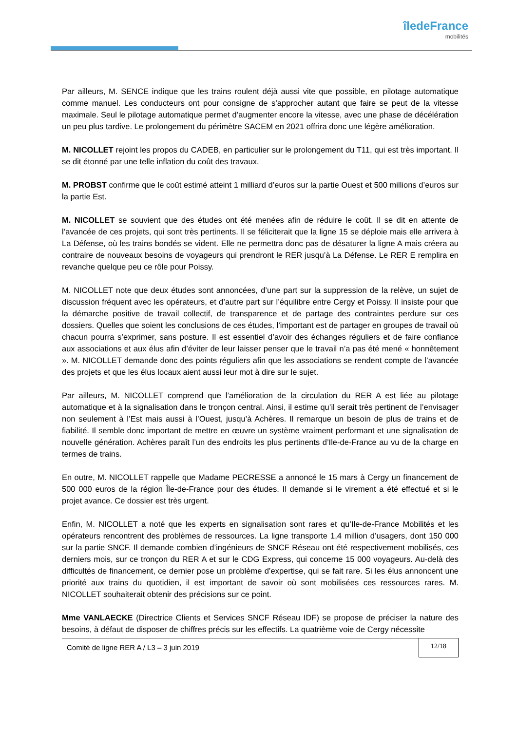îledeFrance
mobilités
Par ailleurs, M. SENCE indique que les trains roulent déjà aussi vite que possible, en pilotage automatique comme manuel. Les conducteurs ont pour consigne de s’approcher autant que faire se peut de la vitesse maximale. Seul le pilotage automatique permet d’augmenter encore la vitesse, avec une phase de décélération un peu plus tardive. Le prolongement du périmètre SACEM en 2021 offrira donc une légère amélioration.
M. NICOLLET rejoint les propos du CADEB, en particulier sur le prolongement du T11, qui est très important. Il se dit étonné par une telle inflation du coût des travaux.
M. PROBST confirme que le coût estimé atteint 1 milliard d’euros sur la partie Ouest et 500 millions d’euros sur la partie Est.
M. NICOLLET se souvient que des études ont été menées afin de réduire le coût. Il se dit en attente de l’avancée de ces projets, qui sont très pertinents. Il se féliciterait que la ligne 15 se déploie mais elle arrivera à La Défense, où les trains bondés se vident. Elle ne permettra donc pas de désaturer la ligne A mais créera au contraire de nouveaux besoins de voyageurs qui prendront le RER jusqu’à La Défense. Le RER E remplira en revanche quelque peu ce rôle pour Poissy.
M. NICOLLET note que deux études sont annoncées, d’une part sur la suppression de la relève, un sujet de discussion fréquent avec les opérateurs, et d’autre part sur l’équilibre entre Cergy et Poissy. Il insiste pour que la démarche positive de travail collectif, de transparence et de partage des contraintes perdure sur ces dossiers. Quelles que soient les conclusions de ces études, l’important est de partager en groupes de travail où chacun pourra s’exprimer, sans posture. Il est essentiel d’avoir des échanges réguliers et de faire confiance aux associations et aux élus afin d’éviter de leur laisser penser que le travail n’a pas été mené « honnêtement ». M. NICOLLET demande donc des points réguliers afin que les associations se rendent compte de l’avancée des projets et que les élus locaux aient aussi leur mot à dire sur le sujet.
Par ailleurs, M. NICOLLET comprend que l’amélioration de la circulation du RER A est liée au pilotage automatique et à la signalisation dans le tronçon central. Ainsi, il estime qu’il serait très pertinent de l’envisager non seulement à l’Est mais aussi à l’Ouest, jusqu’à Achères. Il remarque un besoin de plus de trains et de fiabilité. Il semble donc important de mettre en œuvre un système vraiment performant et une signalisation de nouvelle génération. Achères paraît l’un des endroits les plus pertinents d’Ile-de-France au vu de la charge en termes de trains.
En outre, M. NICOLLET rappelle que Madame PECRESSE a annoncé le 15 mars à Cergy un financement de 500 000 euros de la région Île-de-France pour des études. Il demande si le virement a été effectué et si le projet avance. Ce dossier est très urgent.
Enfin, M. NICOLLET a noté que les experts en signalisation sont rares et qu’Ile-de-France Mobilités et les opérateurs rencontrent des problèmes de ressources. La ligne transporte 1,4 million d’usagers, dont 150 000 sur la partie SNCF. Il demande combien d’ingénieurs de SNCF Réseau ont été respectivement mobilisés, ces derniers mois, sur ce tronçon du RER A et sur le CDG Express, qui concerne 15 000 voyageurs. Au-delà des difficultés de financement, ce dernier pose un problème d’expertise, qui se fait rare. Si les élus annoncent une priorité aux trains du quotidien, il est important de savoir où sont mobilisées ces ressources rares. M. NICOLLET souhaiterait obtenir des précisions sur ce point.
Mme VANLAECKE (Directrice Clients et Services SNCF Réseau IDF) se propose de préciser la nature des besoins, à défaut de disposer de chiffres précis sur les effectifs. La quatrième voie de Cergy nécessite
Comité de ligne RER A / L3 – 3 juin 2019
12/18